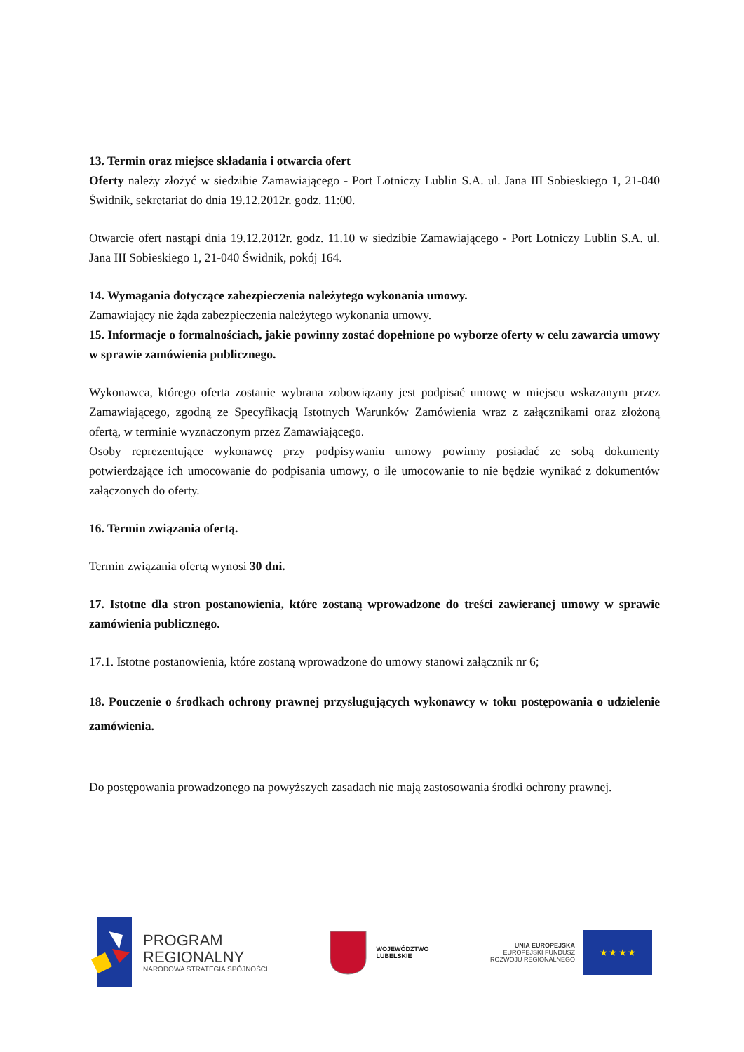13. Termin oraz miejsce składania i otwarcia ofert
Oferty należy złożyć w siedzibie Zamawiającego - Port Lotniczy Lublin S.A. ul. Jana III Sobieskiego 1, 21-040 Świdnik, sekretariat do dnia 19.12.2012r. godz. 11:00.
Otwarcie ofert nastąpi dnia 19.12.2012r. godz. 11.10 w siedzibie Zamawiającego - Port Lotniczy Lublin S.A. ul. Jana III Sobieskiego 1, 21-040 Świdnik, pokój 164.
14. Wymagania dotyczące zabezpieczenia należytego wykonania umowy.
Zamawiający nie żąda zabezpieczenia należytego wykonania umowy.
15. Informacje o formalnościach, jakie powinny zostać dopełnione po wyborze oferty w celu zawarcia umowy w sprawie zamówienia publicznego.
Wykonawca, którego oferta zostanie wybrana zobowiązany jest podpisać umowę w miejscu wskazanym przez Zamawiającego, zgodną ze Specyfikacją Istotnych Warunków Zamówienia wraz z załącznikami oraz złożoną ofertą, w terminie wyznaczonym przez Zamawiającego.
Osoby reprezentujące wykonawcę przy podpisywaniu umowy powinny posiadać ze sobą dokumenty potwierdzające ich umocowanie do podpisania umowy, o ile umocowanie to nie będzie wynikać z dokumentów załączonych do oferty.
16. Termin związania ofertą.
Termin związania ofertą wynosi 30 dni.
17. Istotne dla stron postanowienia, które zostaną wprowadzone do treści zawieranej umowy w sprawie zamówienia publicznego.
17.1. Istotne postanowienia, które zostaną wprowadzone do umowy stanowi załącznik nr 6;
18. Pouczenie o środkach ochrony prawnej przysługujących wykonawcy w toku postępowania o udzielenie zamówienia.
Do postępowania prowadzonego na powyższych zasadach nie mają zastosowania środki ochrony prawnej.
PROGRAM
REGIONALNY
NARODOWA STRATEGIA SPÓJNOŚCI
WOJEWÓDZTWO
LUBELSKIE
UNIA EUROPEJSKA
EUROPEJSKI FUNDUSZ
ROZWOJU REGIONALNEGO
★ ★ ★ ★